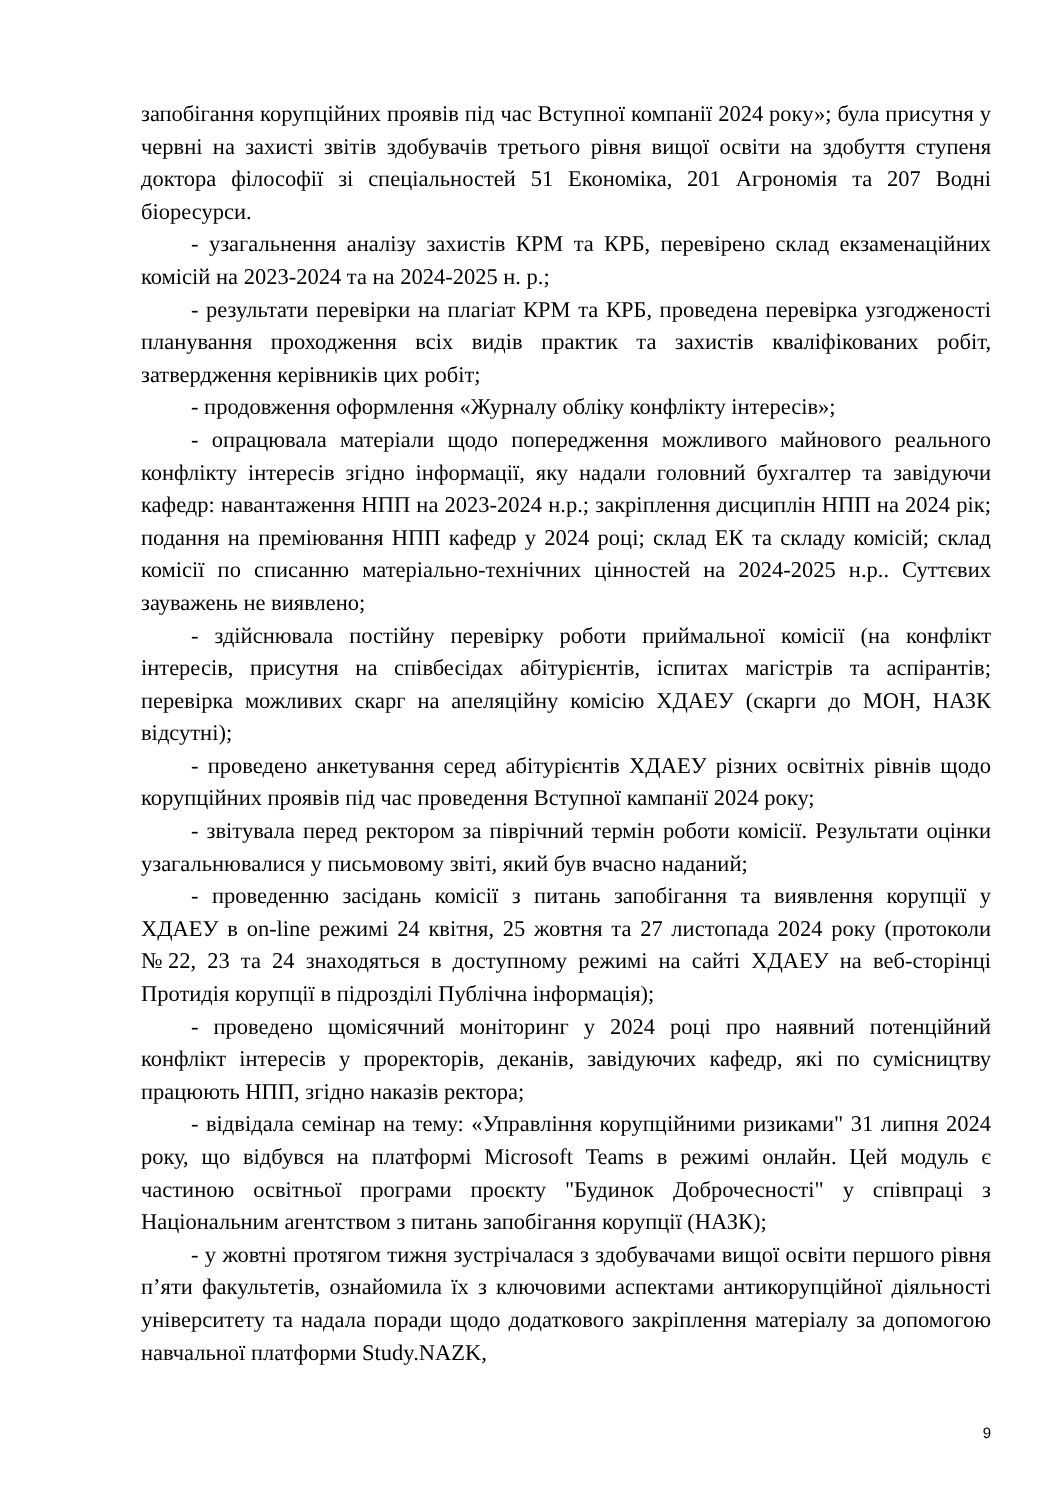запобігання корупційних проявів під час Вступної компанії 2024 року»; була присутня у червні на захисті звітів здобувачів третього рівня вищої освіти на здобуття ступеня доктора філософії зі спеціальностей 51 Економіка, 201 Агрономія та 207 Водні біоресурси.
- узагальнення аналізу захистів КРМ та КРБ, перевірено склад екзаменаційних комісій на 2023-2024 та на 2024-2025 н. р.;
- результати перевірки на плагіат КРМ та КРБ, проведена перевірка узгодженості планування проходження всіх видів практик та захистів кваліфікованих робіт, затвердження керівників цих робіт;
- продовження оформлення «Журналу обліку конфлікту інтересів»;
- опрацювала матеріали щодо попередження можливого майнового реального конфлікту інтересів згідно інформації, яку надали головний бухгалтер та завідуючи кафедр: навантаження НПП на 2023-2024 н.р.; закріплення дисциплін НПП на 2024 рік; подання на преміювання НПП кафедр у 2024 році; склад ЕК та складу комісій; склад комісії по списанню матеріально-технічних цінностей на 2024-2025 н.р.. Суттєвих зауважень не виявлено;
- здійснювала постійну перевірку роботи приймальної комісії (на конфлікт інтересів, присутня на співбесідах абітурієнтів, іспитах магістрів та аспірантів; перевірка можливих скарг на апеляційну комісію ХДАЕУ (скарги до МОН, НАЗК відсутні);
- проведено анкетування серед абітурієнтів ХДАЕУ різних освітніх рівнів щодо корупційних проявів під час проведення Вступної кампанії 2024 року;
- звітувала перед ректором за піврічний термін роботи комісії. Результати оцінки узагальнювалися у письмовому звіті, який був вчасно наданий;
- проведенню засідань комісії з питань запобігання та виявлення корупції у ХДАЕУ в on-line режимі 24 квітня, 25 жовтня та 27 листопада 2024 року (протоколи №22, 23 та 24 знаходяться в доступному режимі на сайті ХДАЕУ на веб-сторінці Протидія корупції в підрозділі Публічна інформація);
- проведено щомісячний моніторинг у 2024 році про наявний потенційний конфлікт інтересів у проректорів, деканів, завідуючих кафедр, які по сумісництву працюють НПП, згідно наказів ректора;
- відвідала семінар на тему: «Управління корупційними ризиками" 31 липня 2024 року, що відбувся на платформі Microsoft Teams в режимі онлайн. Цей модуль є частиною освітньої програми проєкту "Будинок Доброчесності" у співпраці з Національним агентством з питань запобігання корупції (НАЗК);
- у жовтні протягом тижня зустрічалася з здобувачами вищої освіти першого рівня п’яти факультетів, ознайомила їх з ключовими аспектами антикорупційної діяльності університету та надала поради щодо додаткового закріплення матеріалу за допомогою навчальної платформи Study.NAZK,
9